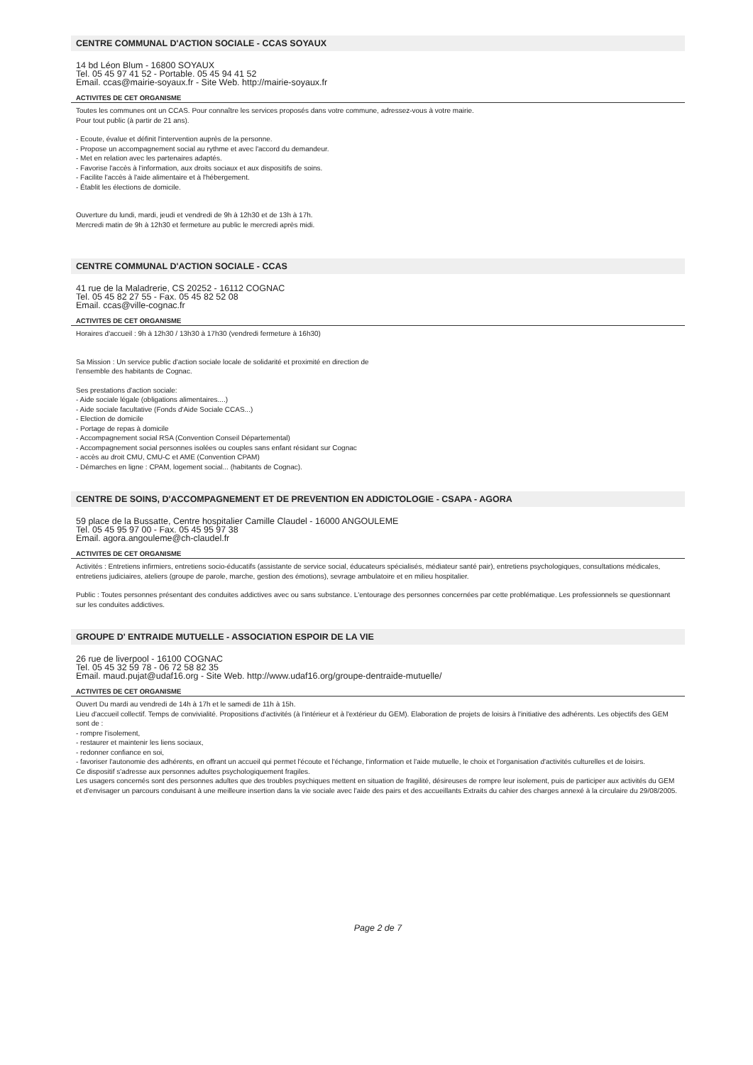CENTRE COMMUNAL D'ACTION SOCIALE - CCAS SOYAUX
14 bd Léon Blum - 16800 SOYAUX
Tel. 05 45 97 41 52 - Portable. 05 45 94 41 52
Email. ccas@mairie-soyaux.fr - Site Web. http://mairie-soyaux.fr
ACTIVITES DE CET ORGANISME
Toutes les communes ont un CCAS. Pour connaître les services proposés dans votre commune, adressez-vous à votre mairie.
Pour tout public (à partir de 21 ans).
- Ecoute, évalue et définit l'intervention auprès de la personne.
- Propose un accompagnement social au rythme et avec l'accord du demandeur.
- Met en relation avec les partenaires adaptés.
- Favorise l'accès à l'information, aux droits sociaux et aux dispositifs de soins.
- Facilite l'accès à l'aide alimentaire et à l'hébergement.
- Établit les élections de domicile.
Ouverture du lundi, mardi, jeudi et vendredi de 9h à 12h30 et de 13h à 17h.
Mercredi matin de 9h à 12h30 et fermeture au public le mercredi après midi.
CENTRE COMMUNAL D'ACTION SOCIALE - CCAS
41 rue de la Maladrerie, CS 20252 - 16112 COGNAC
Tel. 05 45 82 27 55 - Fax. 05 45 82 52 08
Email. ccas@ville-cognac.fr
ACTIVITES DE CET ORGANISME
Horaires d'accueil : 9h à 12h30 / 13h30 à 17h30 (vendredi fermeture à 16h30)
Sa Mission : Un service public d'action sociale locale de solidarité et proximité en direction de
l'ensemble des habitants de Cognac.
Ses prestations d'action sociale:
- Aide sociale légale (obligations alimentaires....)
- Aide sociale facultative (Fonds d'Aide Sociale CCAS...)
- Election de domicile
- Portage de repas à domicile
- Accompagnement social RSA (Convention Conseil Départemental)
- Accompagnement social personnes isolées ou couples sans enfant résidant sur Cognac
- accès au droit CMU, CMU-C et AME (Convention CPAM)
- Démarches en ligne : CPAM, logement social... (habitants de Cognac).
CENTRE DE SOINS, D'ACCOMPAGNEMENT ET DE PREVENTION EN ADDICTOLOGIE - CSAPA - AGORA
59 place de la Bussatte, Centre hospitalier Camille Claudel - 16000 ANGOULEME
Tel. 05 45 95 97 00 - Fax. 05 45 95 97 38
Email. agora.angouleme@ch-claudel.fr
ACTIVITES DE CET ORGANISME
Activités : Entretiens infirmiers, entretiens socio-éducatifs (assistante de service social, éducateurs spécialisés, médiateur santé pair), entretiens psychologiques, consultations médicales, entretiens judiciaires, ateliers (groupe de parole, marche, gestion des émotions), sevrage ambulatoire et en milieu hospitalier.
Public : Toutes personnes présentant des conduites addictives avec ou sans substance. L'entourage des personnes concernées par cette problématique. Les professionnels se questionnant sur les conduites addictives.
GROUPE D' ENTRAIDE MUTUELLE - ASSOCIATION ESPOIR DE LA VIE
26 rue de liverpool - 16100 COGNAC
Tel. 05 45 32 59 78 - 06 72 58 82 35
Email. maud.pujat@udaf16.org - Site Web. http://www.udaf16.org/groupe-dentraide-mutuelle/
ACTIVITES DE CET ORGANISME
Ouvert Du mardi au vendredi de 14h à 17h et le samedi de 11h à 15h.
Lieu d'accueil collectif. Temps de convivialité. Propositions d'activités (à l'intérieur et à l'extérieur du GEM). Elaboration de projets de loisirs à l'initiative des adhérents. Les objectifs des GEM sont de :
- rompre l'isolement,
- restaurer et maintenir les liens sociaux,
- redonner confiance en soi,
- favoriser l'autonomie des adhérents, en offrant un accueil qui permet l'écoute et l'échange, l'information et l'aide mutuelle, le choix et l'organisation d'activités culturelles et de loisirs.
Ce dispositif s'adresse aux personnes adultes psychologiquement fragiles.
Les usagers concernés sont des personnes adultes que des troubles psychiques mettent en situation de fragilité, désireuses de rompre leur isolement, puis de participer aux activités du GEM et d'envisager un parcours conduisant à une meilleure insertion dans la vie sociale avec l'aide des pairs et des accueillants Extraits du cahier des charges annexé à la circulaire du 29/08/2005.
Page 2 de 7